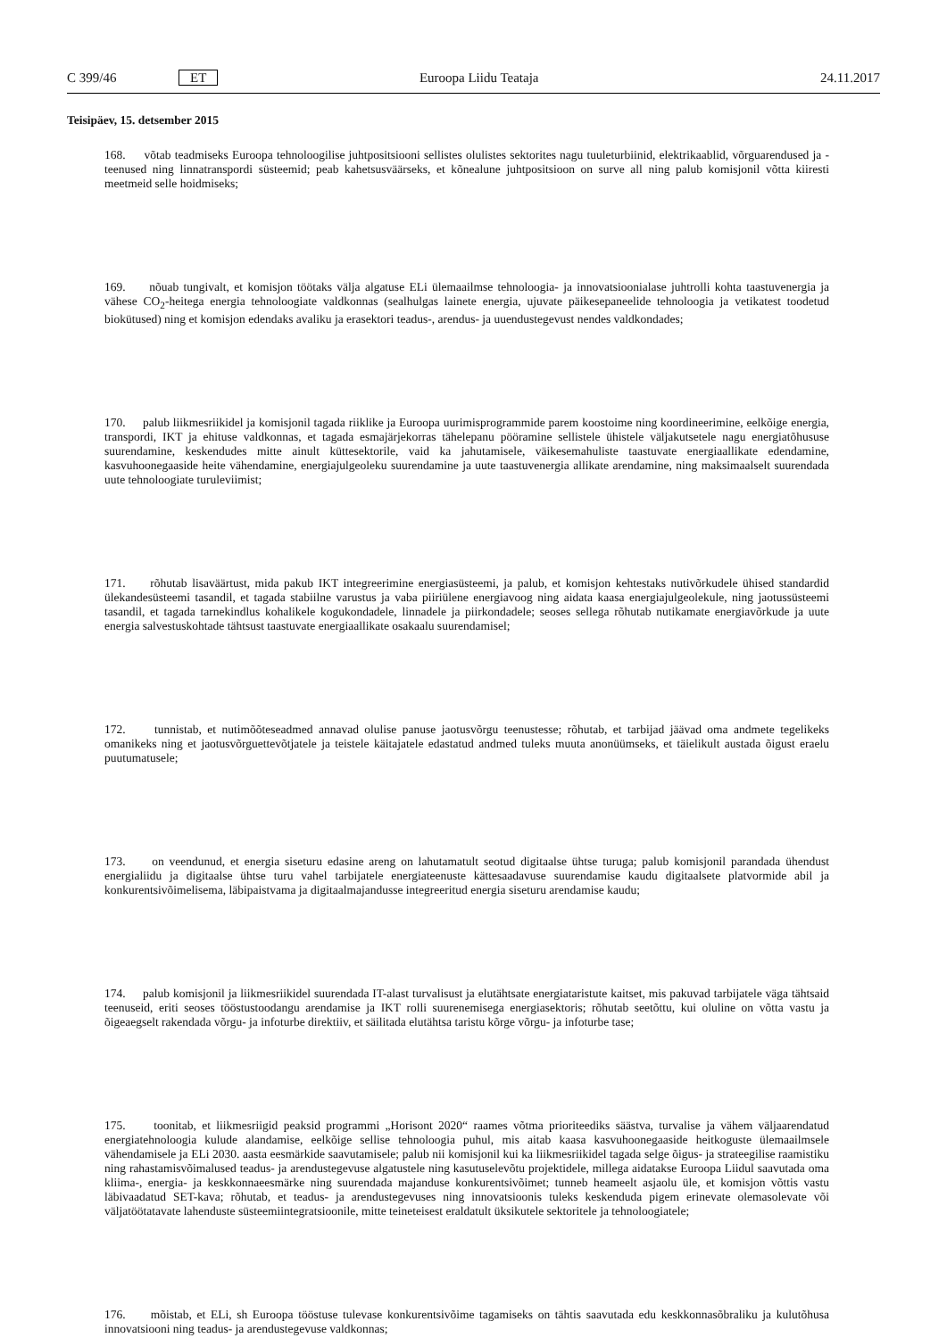C 399/46 ET Euroopa Liidu Teataja 24.11.2017
Teisipäev, 15. detsember 2015
168. võtab teadmiseks Euroopa tehnoloogilise juhtpositsiooni sellistes olulistes sektorites nagu tuuleturbiinid, elektrikaablid, võrguarendused ja -teenused ning linnatranspordi süsteemid; peab kahetsusväärseks, et kõnealune juhtpositsioon on surve all ning palub komisjonil võtta kiiresti meetmeid selle hoidmiseks;
169. nõuab tungivalt, et komisjon töötaks välja algatuse ELi ülemaailmse tehnoloogia- ja innovatsioonialase juhtrolli kohta taastuvenergia ja vähese CO<sub>2</sub>-heitega energia tehnoloogiate valdkonnas (sealhulgas lainete energia, ujuvate päikesepaneelide tehnoloogia ja vetikatest toodetud biokütused) ning et komisjon edendaks avaliku ja erasektori teadus-, arendus- ja uuendustegevust nendes valdkondades;
170. palub liikmesriikidel ja komisjonil tagada riiklike ja Euroopa uurimisprogrammide parem koostoime ning koordineerimine, eelkõige energia, transpordi, IKT ja ehituse valdkonnas, et tagada esmajärjekorras tähelepanu pööramine sellistele ühistele väljakutsetele nagu energiatõhususe suurendamine, keskendudes mitte ainult küttesektorile, vaid ka jahutamisele, väikesemahuliste taastuvate energiaallikate edendamine, kasvuhoonegaaside heite vähendamine, energiajulgeoleku suurendamine ja uute taastuvenergia allikate arendamine, ning maksimaalselt suurendada uute tehnoloogiate turuleviimist;
171. rõhutab lisaväärtust, mida pakub IKT integreerimine energiasüsteemi, ja palub, et komisjon kehtestaks nutivõrkudele ühised standardid ülekandesüsteemi tasandil, et tagada stabiilne varustus ja vaba piiriülene energiavoog ning aidata kaasa energiajulgeolekule, ning jaotussüsteemi tasandil, et tagada tarnekindlus kohalikele kogukondadele, linnadele ja piirkondadele; seoses sellega rõhutab nutikamate energiavõrkude ja uute energia salvestuskohtade tähtsust taastuvate energiaallikate osakaalu suurendamisel;
172. tunnistab, et nutimõõteseadmed annavad olulise panuse jaotusvõrgu teenustesse; rõhutab, et tarbijad jäävad oma andmete tegelikeks omanikeks ning et jaotusvõrguettevõtjatele ja teistele käitajatele edastatud andmed tuleks muuta anonüümseks, et täielikult austada õigust eraelu puutumatusele;
173. on veendunud, et energia siseturu edasine areng on lahutamatult seotud digitaalse ühtse turuga; palub komisjonil parandada ühendust energialiidu ja digitaalse ühtse turu vahel tarbijatele energiateenuste kättesaadavuse suurendamise kaudu digitaalsete platvormide abil ja konkurentsivõimelisema, läbipaistvama ja digitaalmajandusse integreeritud energia siseturu arendamise kaudu;
174. palub komisjonil ja liikmesriikidel suurendada IT-alast turvalisust ja elutähtsate energiataristute kaitset, mis pakuvad tarbijatele väga tähtsaid teenuseid, eriti seoses tööstustoodangu arendamise ja IKT rolli suurenemisega energiasektoris; rõhutab seetõttu, kui oluline on võtta vastu ja õigeaegselt rakendada võrgu- ja infoturbe direktiiv, et säilitada elutähtsa taristu kõrge võrgu- ja infoturbe tase;
175. toonitab, et liikmesriigid peaksid programmi „Horisont 2020“ raames võtma prioriteediks säästva, turvalise ja vähem väljaarendatud energiatehnoloogia kulude alandamise, eelkõige sellise tehnoloogia puhul, mis aitab kaasa kasvuhoonegaaside heitkoguste ülemaailmsele vähendamisele ja ELi 2030. aasta eesmärkide saavutamisele; palub nii komisjonil kui ka liikmesriikidel tagada selge õigus- ja strateegilise raamistiku ning rahastamisvõimalused teadus- ja arendustegevuse algatustele ning kasutuselevõtu projektidele, millega aidatakse Euroopa Liidul saavutada oma kliima-, energia- ja keskkonnaeesmärke ning suurendada majanduse konkurentsivõimet; tunneb heameelt asjaolu üle, et komisjon võttis vastu läbivaadatud SET-kava; rõhutab, et teadus- ja arendustegevuses ning innovatsioonis tuleks keskenduda pigem erinevate olemasolevate või väljatöötatavate lahenduste süsteemiintegratsioonile, mitte teineteisest eraldatult üksikutele sektoritele ja tehnoloogiatele;
176. mõistab, et ELi, sh Euroopa tööstuse tulevase konkurentsivõime tagamiseks on tähtis saavutada edu keskkonnasõbraliku ja kulutõhusa innovatsiooni ning teadus- ja arendustegevuse valdkonnas;